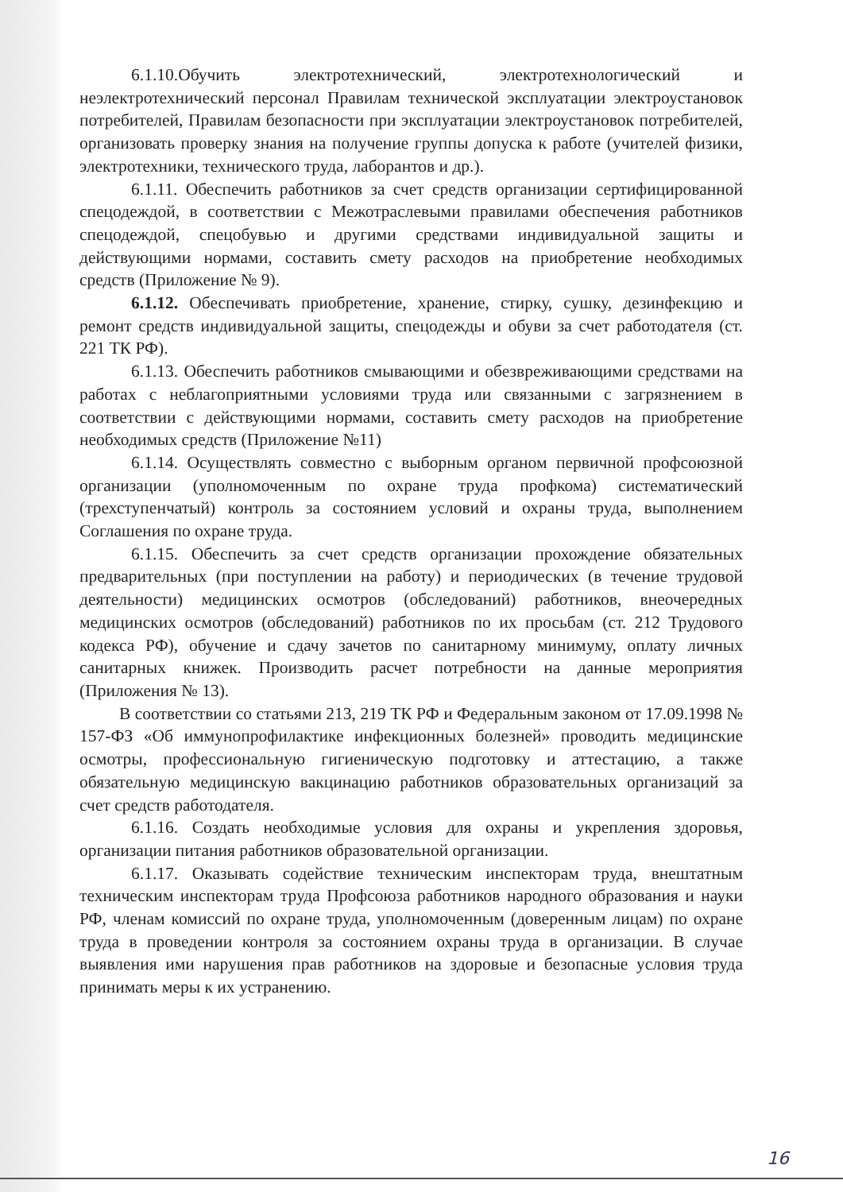6.1.10.Обучить электротехнический, электротехнологический и неэлектротехнический персонал Правилам технической эксплуатации электроустановок потребителей, Правилам безопасности при эксплуатации электроустановок потребителей, организовать проверку знания на получение группы допуска к работе (учителей физики, электротехники, технического труда, лаборантов и др.).
6.1.11. Обеспечить работников за счет средств организации сертифицированной спецодеждой, в соответствии с Межотраслевыми правилами обеспечения работников спецодеждой, спецобувью и другими средствами индивидуальной защиты и действующими нормами, составить смету расходов на приобретение необходимых средств (Приложение № 9).
6.1.12. Обеспечивать приобретение, хранение, стирку, сушку, дезинфекцию и ремонт средств индивидуальной защиты, спецодежды и обуви за счет работодателя (ст. 221 ТК РФ).
6.1.13. Обеспечить работников смывающими и обезвреживающими средствами на работах с неблагоприятными условиями труда или связанными с загрязнением в соответствии с действующими нормами, составить смету расходов на приобретение необходимых средств (Приложение №11)
6.1.14. Осуществлять совместно с выборным органом первичной профсоюзной организации (уполномоченным по охране труда профкома) систематический (трехступенчатый) контроль за состоянием условий и охраны труда, выполнением Соглашения по охране труда.
6.1.15. Обеспечить за счет средств организации прохождение обязательных предварительных (при поступлении на работу) и периодических (в течение трудовой деятельности) медицинских осмотров (обследований) работников, внеочередных медицинских осмотров (обследований) работников по их просьбам (ст. 212 Трудового кодекса РФ), обучение и сдачу зачетов по санитарному минимуму, оплату личных санитарных книжек. Производить расчет потребности на данные мероприятия (Приложения № 13).
В соответствии со статьями 213, 219 ТК РФ и Федеральным законом от 17.09.1998 № 157-ФЗ «Об иммунопрофилактике инфекционных болезней» проводить медицинские осмотры, профессиональную гигиеническую подготовку и аттестацию, а также обязательную медицинскую вакцинацию работников образовательных организаций за счет средств работодателя.
6.1.16. Создать необходимые условия для охраны и укрепления здоровья, организации питания работников образовательной организации.
6.1.17. Оказывать содействие техническим инспекторам труда, внештатным техническим инспекторам труда Профсоюза работников народного образования и науки РФ, членам комиссий по охране труда, уполномоченным (доверенным лицам) по охране труда в проведении контроля за состоянием охраны труда в организации. В случае выявления ими нарушения прав работников на здоровые и безопасные условия труда принимать меры к их устранению.
16